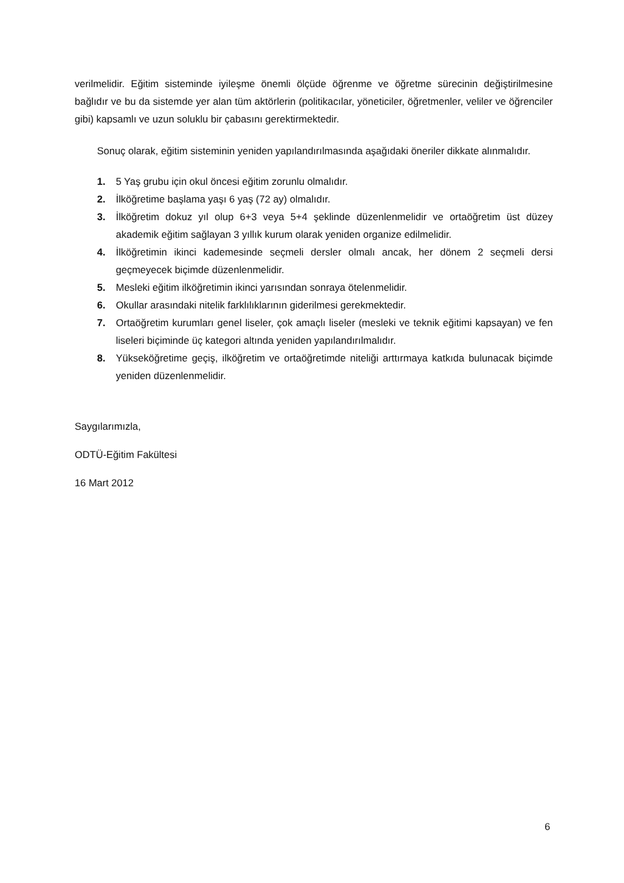verilmelidir. Eğitim sisteminde iyileşme önemli ölçüde öğrenme ve öğretme sürecinin değiştirilmesine bağlıdır ve bu da sistemde yer alan tüm aktörlerin (politikacılar, yöneticiler, öğretmenler, veliler ve öğrenciler gibi) kapsamlı ve uzun soluklu bir çabasını gerektirmektedir.
Sonuç olarak, eğitim sisteminin yeniden yapılandırılmasında aşağıdaki öneriler dikkate alınmalıdır.
1. 5 Yaş grubu için okul öncesi eğitim zorunlu olmalıdır.
2. İlköğretime başlama yaşı 6 yaş (72 ay) olmalıdır.
3. İlköğretim dokuz yıl olup 6+3 veya 5+4 şeklinde düzenlenmelidir ve ortaöğretim üst düzey akademik eğitim sağlayan 3 yıllık kurum olarak yeniden organize edilmelidir.
4. İlköğretimin ikinci kademesinde seçmeli dersler olmalı ancak, her dönem 2 seçmeli dersi geçmeyecek biçimde düzenlenmelidir.
5. Mesleki eğitim ilköğretimin ikinci yarısından sonraya ötelenmelidir.
6. Okullar arasındaki nitelik farklılıklarının giderilmesi gerekmektedir.
7. Ortaöğretim kurumları genel liseler, çok amaçlı liseler (mesleki ve teknik eğitimi kapsayan) ve fen liseleri biçiminde üç kategori altında yeniden yapılandırılmalıdır.
8. Yükseköğretime geçiş, ilköğretim ve ortaöğretimde niteliği arttırmaya katkıda bulunacak biçimde yeniden düzenlenmelidir.
Saygılarımızla,
ODTÜ-Eğitim Fakültesi
16 Mart 2012
6